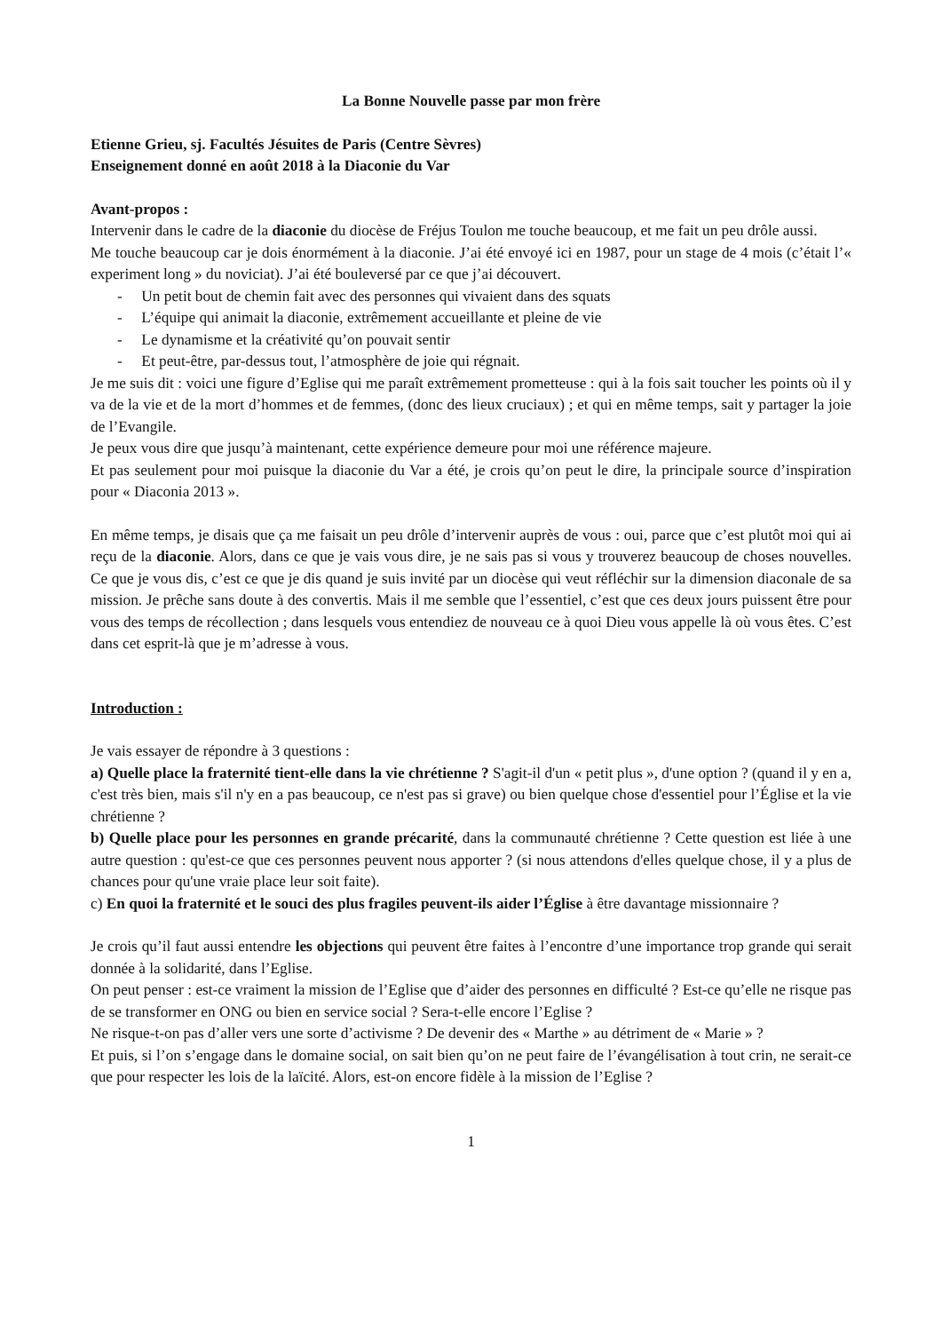La Bonne Nouvelle passe par mon frère
Etienne Grieu, sj. Facultés Jésuites de Paris (Centre Sèvres)
Enseignement donné en août 2018 à la Diaconie du Var
Avant-propos :
Intervenir dans le cadre de la diaconie du diocèse de Fréjus Toulon me touche beaucoup, et me fait un peu drôle aussi.
Me touche beaucoup car je dois énormément à la diaconie. J’ai été envoyé ici en 1987, pour un stage de 4 mois (c’était l’« experiment long » du noviciat). J’ai été bouleversé par ce que j’ai découvert.
- Un petit bout de chemin fait avec des personnes qui vivaient dans des squats
- L’équipe qui animait la diaconie, extrêmement accueillante et pleine de vie
- Le dynamisme et la créativité qu’on pouvait sentir
- Et peut-être, par-dessus tout, l’atmosphère de joie qui régnait.
Je me suis dit : voici une figure d’Eglise qui me paraît extrêmement prometteuse : qui à la fois sait toucher les points où il y va de la vie et de la mort d’hommes et de femmes, (donc des lieux cruciaux) ; et qui en même temps, sait y partager la joie de l’Evangile.
Je peux vous dire que jusqu’à maintenant, cette expérience demeure pour moi une référence majeure.
Et pas seulement pour moi puisque la diaconie du Var a été, je crois qu’on peut le dire, la principale source d’inspiration pour « Diaconia 2013 ».
En même temps, je disais que ça me faisait un peu drôle d’intervenir auprès de vous : oui, parce que c’est plutôt moi qui ai reçu de la diaconie. Alors, dans ce que je vais vous dire, je ne sais pas si vous y trouverez beaucoup de choses nouvelles. Ce que je vous dis, c’est ce que je dis quand je suis invité par un diocèse qui veut réfléchir sur la dimension diaconale de sa mission. Je prêche sans doute à des convertis. Mais il me semble que l’essentiel, c’est que ces deux jours puissent être pour vous des temps de récollection ; dans lesquels vous entendiez de nouveau ce à quoi Dieu vous appelle là où vous êtes. C’est dans cet esprit-là que je m’adresse à vous.
Introduction :
Je vais essayer de répondre à 3 questions :
a) Quelle place la fraternité tient-elle dans la vie chrétienne ? S'agit-il d'un « petit plus », d'une option ? (quand il y en a, c'est très bien, mais s'il n'y en a pas beaucoup, ce n'est pas si grave) ou bien quelque chose d'essentiel pour l’Église et la vie chrétienne ?
b) Quelle place pour les personnes en grande précarité, dans la communauté chrétienne ? Cette question est liée à une autre question : qu'est-ce que ces personnes peuvent nous apporter ? (si nous attendons d'elles quelque chose, il y a plus de chances pour qu'une vraie place leur soit faite).
c) En quoi la fraternité et le souci des plus fragiles peuvent-ils aider l’Église à être davantage missionnaire ?
Je crois qu’il faut aussi entendre les objections qui peuvent être faites à l’encontre d’une importance trop grande qui serait donnée à la solidarité, dans l’Eglise.
On peut penser : est-ce vraiment la mission de l’Eglise que d’aider des personnes en difficulté ? Est-ce qu’elle ne risque pas de se transformer en ONG ou bien en service social ? Sera-t-elle encore l’Eglise ?
Ne risque-t-on pas d’aller vers une sorte d’activisme ? De devenir des « Marthe » au détriment de « Marie » ?
Et puis, si l’on s’engage dans le domaine social, on sait bien qu’on ne peut faire de l’évangélisation à tout crin, ne serait-ce que pour respecter les lois de la laïcité. Alors, est-on encore fidèle à la mission de l’Eglise ?
1